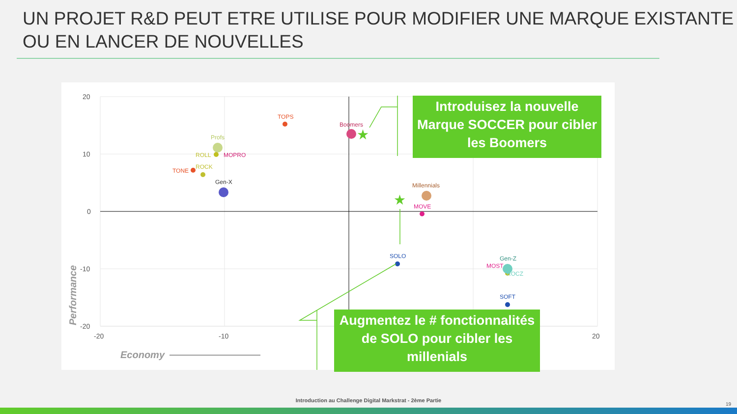UN PROJET R&D PEUT ETRE UTILISE POUR MODIFIER UNE MARQUE EXISTANTE OU EN LANCER DE NOUVELLES
20
10
0
-10
-20
-20
-10
20
Economy
Performance
TOPS
Boomers
Profs
ROLL
MOPRO
TONE
ROCK
Gen-X
Millennials
MOVE
SOLO
SOFT
MOST
Gen-Z
ROCZ
★
★
Introduisez la nouvelle Marque SOCCER pour cibler les Boomers
Augmentez le # fonctionnalités de SOLO pour cibler les millenials
Introduction au Challenge Digital Markstrat - 2ème Partie
19